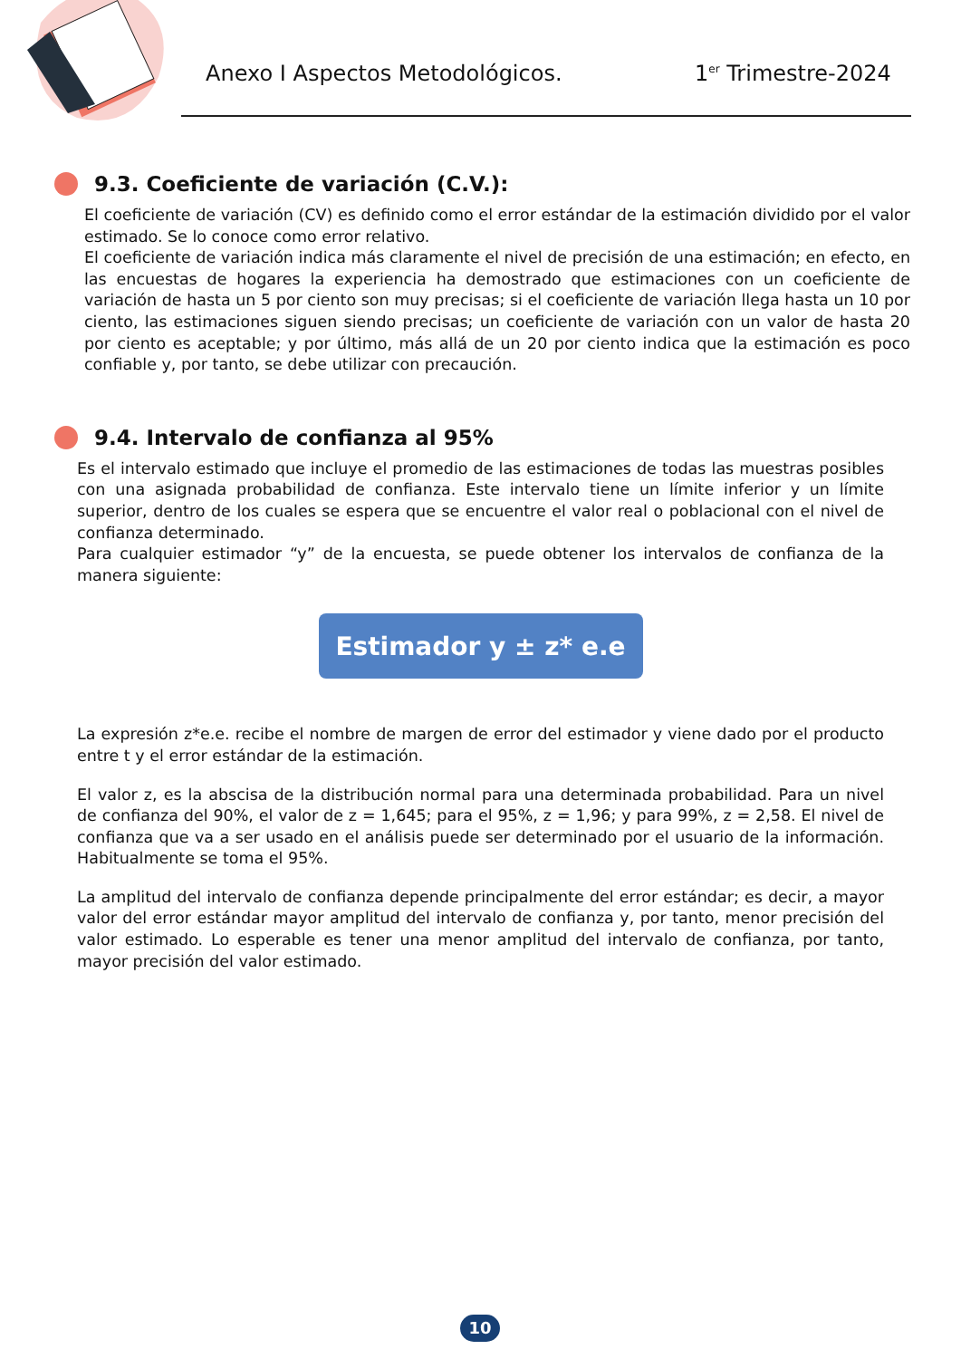Anexo I Aspectos Metodológicos.
1<sup>er</sup> Trimestre-2024
9.3. Coeficiente de variación (C.V.):
El coeficiente de variación (CV) es definido como el error estándar de la estimación dividido por el valor estimado. Se lo conoce como error relativo.
El coeficiente de variación indica más claramente el nivel de precisión de una estimación; en efecto, en las encuestas de hogares la experiencia ha demostrado que estimaciones con un coeficiente de variación de hasta un 5 por ciento son muy precisas; si el coeficiente de variación llega hasta un 10 por ciento, las estimaciones siguen siendo precisas; un coeficiente de variación con un valor de hasta 20 por ciento es aceptable; y por último, más allá de un 20 por ciento indica que la estimación es poco confiable y, por tanto, se debe utilizar con precaución.
9.4. Intervalo de confianza al 95%
Es el intervalo estimado que incluye el promedio de las estimaciones de todas las muestras posibles con una asignada probabilidad de confianza. Este intervalo tiene un límite inferior y un límite superior, dentro de los cuales se espera que se encuentre el valor real o poblacional con el nivel de confianza determinado.
Para cualquier estimador “y” de la encuesta, se puede obtener los intervalos de confianza de la manera siguiente:
Estimador y ± z* e.e
La expresión z*e.e. recibe el nombre de margen de error del estimador y viene dado por el producto entre t y el error estándar de la estimación.
El valor z, es la abscisa de la distribución normal para una determinada probabilidad. Para un nivel de confianza del 90%, el valor de z = 1,645; para el 95%, z = 1,96; y para 99%, z = 2,58. El nivel de confianza que va a ser usado en el análisis puede ser determinado por el usuario de la información. Habitualmente se toma el 95%.
La amplitud del intervalo de confianza depende principalmente del error estándar; es decir, a mayor valor del error estándar mayor amplitud del intervalo de confianza y, por tanto, menor precisión del valor estimado. Lo esperable es tener una menor amplitud del intervalo de confianza, por tanto, mayor precisión del valor estimado.
10